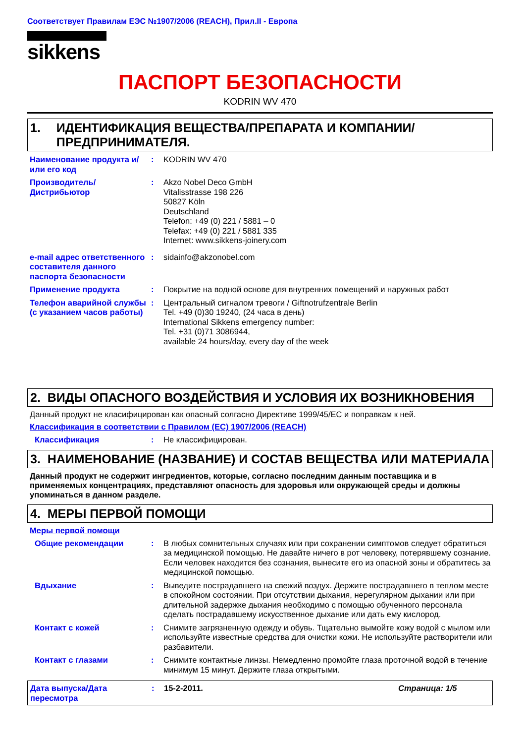Соответствует Правилам ЕЭС №1907/2006 (REACH), Прил.II - Европа
sikkens
ПАСПОРТ БЕЗОПАСНОСТИ
KODRIN WV 470
1. ИДЕНТИФИКАЦИЯ ВЕЩЕСТВА/ПРЕПАРАТА И КОМПАНИИ/ПРЕДПРИНИМАТЕЛЯ.
Наименование продукта и/или его код
: KODRIN WV 470
Производитель/Дистрибьютор
: Akzo Nobel Deco GmbH
Vitalisstrasse 198 226
50827 Köln
Deutschland
Telefon: +49 (0) 221 / 5881 – 0
Telefax: +49 (0) 221 / 5881 335
Internet: www.sikkens-joinery.com
e-mail адрес ответственного составителя данного паспорта безопасности
: sidainfo@akzonobel.com
Применение продукта : Покрытие на водной основе для внутренних помещений и наружных работ
Телефон аварийной службы (с указанием часов работы)
: Центральный сигналом тревоги / Giftnotrufzentrale Berlin
Tel. +49 (0)30 19240, (24 часа в день)
International Sikkens emergency number:
Tel. +31 (0)71 3086944,
available 24 hours/day, every day of the week
2. ВИДЫ ОПАСНОГО ВОЗДЕЙСТВИЯ И УСЛОВИЯ ИХ ВОЗНИКНОВЕНИЯ
Данный продукт не класифицирован как опасный солгасно Директиве 1999/45/ЕС и поправкам к ней.
Классификация в соответствии с Правилом (ЕС) 1907/2006 (REACH)
Классификация : Не классифицирован.
3. НАИМЕНОВАНИЕ (НАЗВАНИЕ) И СОСТАВ ВЕЩЕСТВА ИЛИ МАТЕРИАЛА
Данный продукт не содержит ингредиентов, которые, согласно последним данным поставщика и в применяемых концентрациях, представляют опасность для здоровья или окружающей среды и должны упоминаться в данном разделе.
4. МЕРЫ ПЕРВОЙ ПОМОЩИ
Меры первой помощи
Общие рекомендации : В любых сомнительных случаях или при сохранении симптомов следует обратиться за медицинской помощью. Не давайте ничего в рот человеку, потерявшему сознание. Если человек находится без сознания, вынесите его из опасной зоны и обратитесь за медицинской помощью.
Вдыхание : Выведите пострадавшего на свежий воздух. Держите пострадавшего в теплом месте в спокойном состоянии. При отсутствии дыхания, нерегулярном дыхании или при длительной задержке дыхания необходимо с помощью обученного персонала сделать пострадавшему искусственное дыхание или дать ему кислород.
Контакт с кожей : Снимите загрязненную одежду и обувь. Тщательно вымойте кожу водой с мылом или используйте известные средства для очистки кожи. Не используйте растворители или разбавители.
Контакт с глазами : Снимите контактные линзы. Немедленно промойте глаза проточной водой в течение минимум 15 минут. Держите глаза открытыми.
Дата выпуска/Дата пересмотра
: 15-2-2011. Страница: 1/5